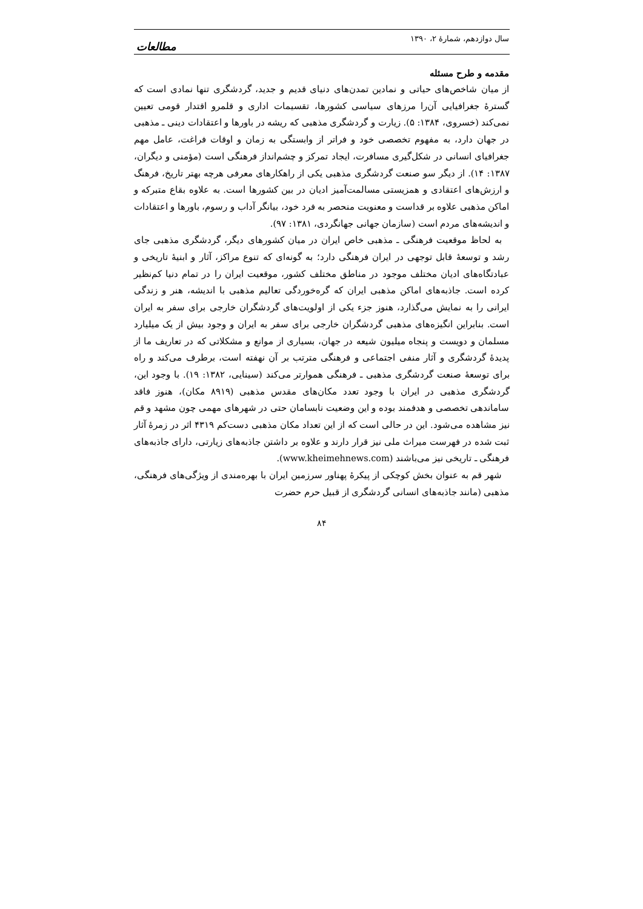سال دوازدهم، شمارهٔ ۲، ۱۳۹۰ مطالعات
مقدمه و طرح مسئله
از میان شاخص‌های حیاتی و نمادین تمدن‌های دنیای قدیم و جدید، گردشگری تنها نمادی است که گسترهٔ جغرافیایی آن‌را مرزهای سیاسی کشورها، تقسیمات اداری و قلمرو اقتدار قومی تعیین نمی‌کند (خسروی، ۱۳۸۴: ۵). زیارت و گردشگری مذهبی که ریشه در باورها و اعتقادات دینی ـ مذهبی در جهان دارد، به مفهوم تخصصی خود و فراتر از وابستگی به زمان و اوقات فراغت، عامل مهم جغرافیای انسانی در شکل‌گیری مسافرت، ایجاد تمرکز و چشم‌انداز فرهنگی است (مؤمنی و دیگران، ۱۳۸۷: ۱۴). از دیگر سو صنعت گردشگری مذهبی یکی از راهکارهای معرفی هرچه بهتر تاریخ، فرهنگ و ارزش‌های اعتقادی و همزیستی مسالمت‌آمیز ادیان در بین کشورها است. به علاوه بقاع متبرکه و اماکن مذهبی علاوه بر قداست و معنویت منحصر به فرد خود، بیانگر آداب و رسوم، باورها و اعتقادات و اندیشه‌های مردم است (سازمان جهانی جهانگردی، ۱۳۸۱: ۹۷).
به لحاظ موقعیت فرهنگی ـ مذهبی خاص ایران در میان کشورهای دیگر، گردشگری مذهبی جای رشد و توسعهٔ قابل توجهی در ایران فرهنگی دارد؛ به گونه‌ای که تنوع مراکز، آثار و ابنیهٔ تاریخی و عبادتگاه‌های ادیان مختلف موجود در مناطق مختلف کشور، موقعیت ایران را در تمام دنیا کم‌نظیر کرده است. جاذبه‌های اماکن مذهبی ایران که گره‌خوردگی تعالیم مذهبی با اندیشه، هنر و زندگی ایرانی را به نمایش می‌گذارد، هنوز جزء یکی از اولویت‌های گردشگران خارجی برای سفر به ایران است. بنابراین انگیزه‌های مذهبی گردشگران خارجی برای سفر به ایران و وجود بیش از یک میلیارد مسلمان و دویست و پنجاه میلیون شیعه در جهان، بسیاری از موانع و مشکلاتی که در تعاریف ما از پدیدهٔ گردشگری و آثار منفی اجتماعی و فرهنگی مترتب بر آن نهفته است، برطرف می‌کند و راه برای توسعهٔ صنعت گردشگری مذهبی ـ فرهنگی هموارتر می‌کند (سینایی، ۱۳۸۲: ۱۹). با وجود این، گردشگری مذهبی در ایران با وجود تعدد مکان‌های مقدس مذهبی (۸۹۱۹ مکان)، هنوز فاقد ساماندهی تخصصی و هدفمند بوده و این وضعیت نابسامان حتی در شهرهای مهمی چون مشهد و قم نیز مشاهده می‌شود. این در حالی است که از این تعداد مکان مذهبی دست‌کم ۴۳۱۹ اثر در زمرهٔ آثار ثبت شده در فهرست میراث ملی نیز قرار دارند و علاوه بر داشتن جاذبه‌های زیارتی، دارای جاذبه‌های فرهنگی ـ تاریخی نیز می‌باشند (www.kheimehnews.com).
شهر قم به عنوان بخش کوچکی از پیکرهٔ پهناور سرزمین ایران با بهره‌مندی از ویژگی‌های فرهنگی، مذهبی (مانند جاذبه‌های انسانی گردشگری از قبیل حرم حضرت
۸۴